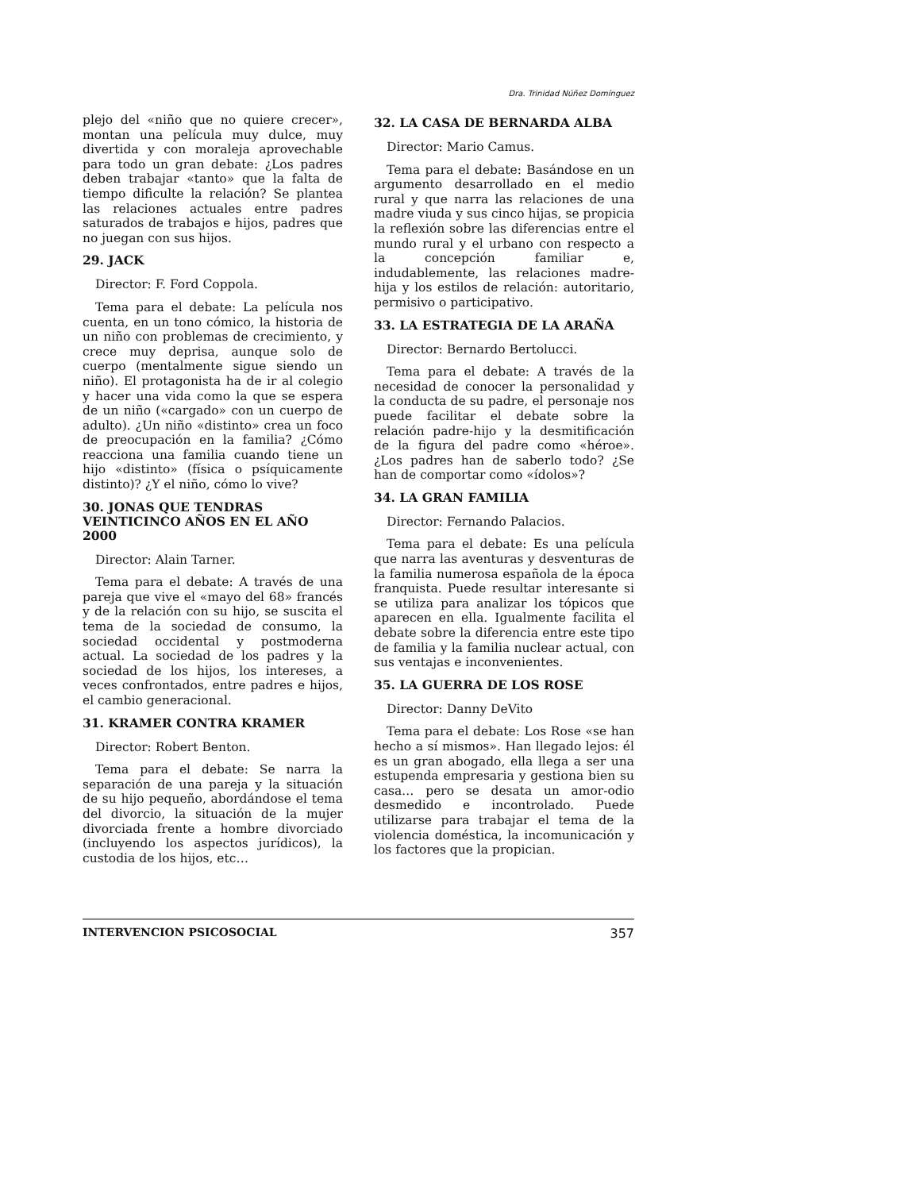Dra. Trinidad Núñez Domínguez
plejo del «niño que no quiere crecer», montan una película muy dulce, muy divertida y con moraleja aprovechable para todo un gran debate: ¿Los padres deben trabajar «tanto» que la falta de tiempo dificulte la relación? Se plantea las relaciones actuales entre padres saturados de trabajos e hijos, padres que no juegan con sus hijos.
29. JACK
Director: F. Ford Coppola.
Tema para el debate: La película nos cuenta, en un tono cómico, la historia de un niño con problemas de crecimiento, y crece muy deprisa, aunque solo de cuerpo (mentalmente sigue siendo un niño). El protagonista ha de ir al colegio y hacer una vida como la que se espera de un niño («cargado» con un cuerpo de adulto). ¿Un niño «distinto» crea un foco de preocupación en la familia? ¿Cómo reacciona una familia cuando tiene un hijo «distinto» (física o psíquicamente distinto)? ¿Y el niño, cómo lo vive?
30. JONAS QUE TENDRAS VEINTICINCO AÑOS EN EL AÑO 2000
Director: Alain Tarner.
Tema para el debate: A través de una pareja que vive el «mayo del 68» francés y de la relación con su hijo, se suscita el tema de la sociedad de consumo, la sociedad occidental y postmoderna actual. La sociedad de los padres y la sociedad de los hijos, los intereses, a veces confrontados, entre padres e hijos, el cambio generacional.
31. KRAMER CONTRA KRAMER
Director: Robert Benton.
Tema para el debate: Se narra la separación de una pareja y la situación de su hijo pequeño, abordándose el tema del divorcio, la situación de la mujer divorciada frente a hombre divorciado (incluyendo los aspectos jurídicos), la custodia de los hijos, etc…
32. LA CASA DE BERNARDA ALBA
Director: Mario Camus.
Tema para el debate: Basándose en un argumento desarrollado en el medio rural y que narra las relaciones de una madre viuda y sus cinco hijas, se propicia la reflexión sobre las diferencias entre el mundo rural y el urbano con respecto a la concepción familiar e, indudablemente, las relaciones madre-hija y los estilos de relación: autoritario, permisivo o participativo.
33. LA ESTRATEGIA DE LA ARAÑA
Director: Bernardo Bertolucci.
Tema para el debate: A través de la necesidad de conocer la personalidad y la conducta de su padre, el personaje nos puede facilitar el debate sobre la relación padre-hijo y la desmitificación de la figura del padre como «héroe». ¿Los padres han de saberlo todo? ¿Se han de comportar como «ídolos»?
34. LA GRAN FAMILIA
Director: Fernando Palacios.
Tema para el debate: Es una película que narra las aventuras y desventuras de la familia numerosa española de la época franquista. Puede resultar interesante si se utiliza para analizar los tópicos que aparecen en ella. Igualmente facilita el debate sobre la diferencia entre este tipo de familia y la familia nuclear actual, con sus ventajas e inconvenientes.
35. LA GUERRA DE LOS ROSE
Director: Danny DeVito
Tema para el debate: Los Rose «se han hecho a sí mismos». Han llegado lejos: él es un gran abogado, ella llega a ser una estupenda empresaria y gestiona bien su casa… pero se desata un amor-odio desmedido e incontrolado. Puede utilizarse para trabajar el tema de la violencia doméstica, la incomunicación y los factores que la propician.
INTERVENCION PSICOSOCIAL 357